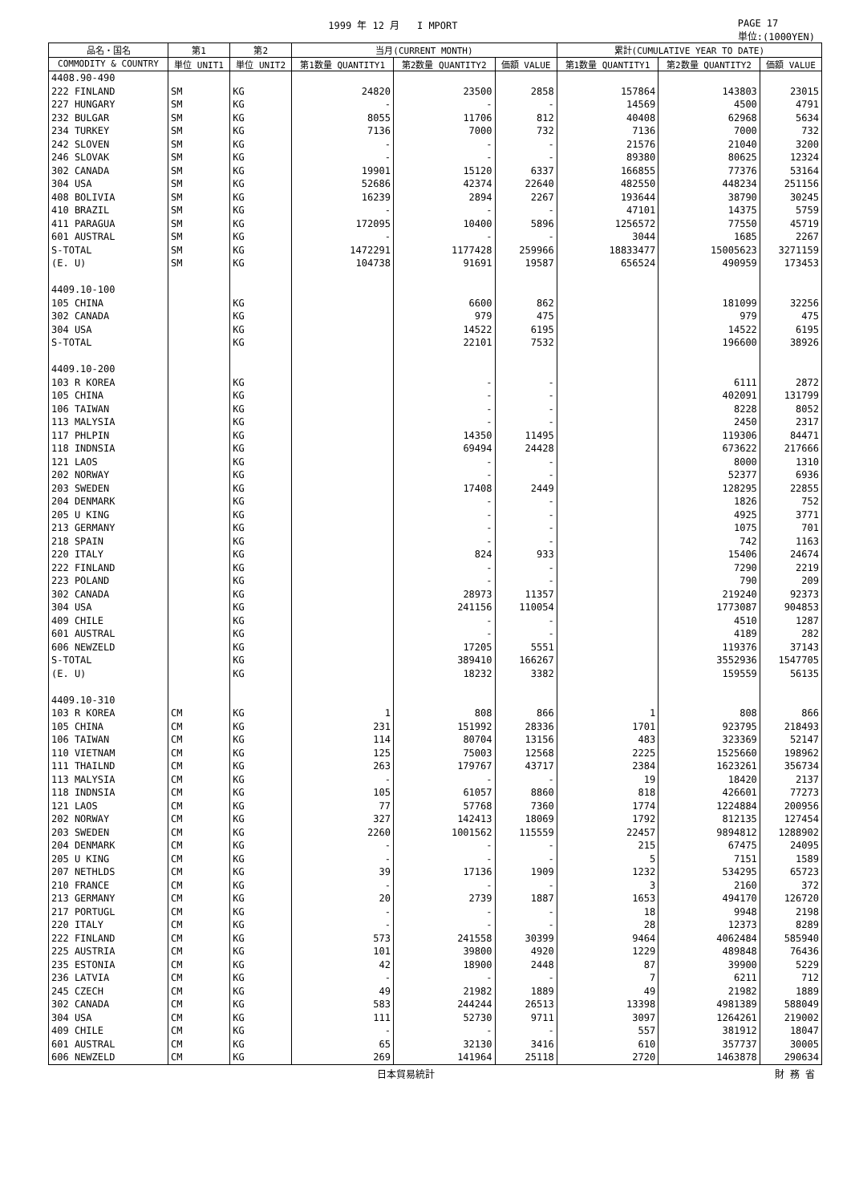1999 年 12 月 I MPORT PAGE 17
単位:(1000YEN)
| 品名・国名 | 第1 | 第2 | 当月(CURRENT MONTH) | | | 累計(CUMULATIVE YEAR TO DATE) | | |
| --- | --- | --- | --- | --- | --- | --- | --- | --- |
| COMMODITY & COUNTRY | 単位 UNIT1 | 単位 UNIT2 | 第1数量 QUANTITY1 | 第2数量 QUANTITY2 | 価額 VALUE | 第1数量 QUANTITY1 | 第2数量 QUANTITY2 | 価額 VALUE |
| 4408.90-490 | | | | | | | | |
| 222 FINLAND | SM | KG | 24820 | 23500 | 2858 | 157864 | 143803 | 23015 |
| 227 HUNGARY | SM | KG | - | - | - | 14569 | 4500 | 4791 |
| 232 BULGAR | SM | KG | 8055 | 11706 | 812 | 40408 | 62968 | 5634 |
| 234 TURKEY | SM | KG | 7136 | 7000 | 732 | 7136 | 7000 | 732 |
| 242 SLOVEN | SM | KG | - | - | - | 21576 | 21040 | 3200 |
| 246 SLOVAK | SM | KG | - | - | - | 89380 | 80625 | 12324 |
| 302 CANADA | SM | KG | 19901 | 15120 | 6337 | 166855 | 77376 | 53164 |
| 304 USA | SM | KG | 52686 | 42374 | 22640 | 482550 | 448234 | 251156 |
| 408 BOLIVIA | SM | KG | 16239 | 2894 | 2267 | 193644 | 38790 | 30245 |
| 410 BRAZIL | SM | KG | - | - | - | 47101 | 14375 | 5759 |
| 411 PARAGUA | SM | KG | 172095 | 10400 | 5896 | 1256572 | 77550 | 45719 |
| 601 AUSTRAL | SM | KG | - | - | - | 3044 | 1685 | 2267 |
| S-TOTAL | SM | KG | 1472291 | 1177428 | 259966 | 18833477 | 15005623 | 3271159 |
| (E. U) | SM | KG | 104738 | 91691 | 19587 | 656524 | 490959 | 173453 |
| 4409.10-100 | | | | | | | | |
| 105 CHINA | | KG | | 6600 | 862 | | 181099 | 32256 |
| 302 CANADA | | KG | | 979 | 475 | | 979 | 475 |
| 304 USA | | KG | | 14522 | 6195 | | 14522 | 6195 |
| S-TOTAL | | KG | | 22101 | 7532 | | 196600 | 38926 |
| 4409.10-200 | | | | | | | | |
| 103 R KOREA | | KG | | - | - | | 6111 | 2872 |
| 105 CHINA | | KG | | - | - | | 402091 | 131799 |
| 106 TAIWAN | | KG | | - | - | | 8228 | 8052 |
| 113 MALYSIA | | KG | | - | - | | 2450 | 2317 |
| 117 PHLPIN | | KG | | 14350 | 11495 | | 119306 | 84471 |
| 118 INDNSIA | | KG | | 69494 | 24428 | | 673622 | 217666 |
| 121 LAOS | | KG | | - | - | | 8000 | 1310 |
| 202 NORWAY | | KG | | - | - | | 52377 | 6936 |
| 203 SWEDEN | | KG | | 17408 | 2449 | | 128295 | 22855 |
| 204 DENMARK | | KG | | - | - | | 1826 | 752 |
| 205 U KING | | KG | | - | - | | 4925 | 3771 |
| 213 GERMANY | | KG | | - | - | | 1075 | 701 |
| 218 SPAIN | | KG | | - | - | | 742 | 1163 |
| 220 ITALY | | KG | | 824 | 933 | | 15406 | 24674 |
| 222 FINLAND | | KG | | - | - | | 7290 | 2219 |
| 223 POLAND | | KG | | - | - | | 790 | 209 |
| 302 CANADA | | KG | | 28973 | 11357 | | 219240 | 92373 |
| 304 USA | | KG | | 241156 | 110054 | | 1773087 | 904853 |
| 409 CHILE | | KG | | - | - | | 4510 | 1287 |
| 601 AUSTRAL | | KG | | - | - | | 4189 | 282 |
| 606 NEWZELD | | KG | | 17205 | 5551 | | 119376 | 37143 |
| S-TOTAL | | KG | | 389410 | 166267 | | 3552936 | 1547705 |
| (E. U) | | KG | | 18232 | 3382 | | 159559 | 56135 |
| 4409.10-310 | | | | | | | | |
| 103 R KOREA | CM | KG | 1 | 808 | 866 | 1 | 808 | 866 |
| 105 CHINA | CM | KG | 231 | 151992 | 28336 | 1701 | 923795 | 218493 |
| 106 TAIWAN | CM | KG | 114 | 80704 | 13156 | 483 | 323369 | 52147 |
| 110 VIETNAM | CM | KG | 125 | 75003 | 12568 | 2225 | 1525660 | 198962 |
| 111 THAILND | CM | KG | 263 | 179767 | 43717 | 2384 | 1623261 | 356734 |
| 113 MALYSIA | CM | KG | - | - | - | 19 | 18420 | 2137 |
| 118 INDNSIA | CM | KG | 105 | 61057 | 8860 | 818 | 426601 | 77273 |
| 121 LAOS | CM | KG | 77 | 57768 | 7360 | 1774 | 1224884 | 200956 |
| 202 NORWAY | CM | KG | 327 | 142413 | 18069 | 1792 | 812135 | 127454 |
| 203 SWEDEN | CM | KG | 2260 | 1001562 | 115559 | 22457 | 9894812 | 1288902 |
| 204 DENMARK | CM | KG | - | - | - | 215 | 67475 | 24095 |
| 205 U KING | CM | KG | - | - | - | 5 | 7151 | 1589 |
| 207 NETHLDS | CM | KG | 39 | 17136 | 1909 | 1232 | 534295 | 65723 |
| 210 FRANCE | CM | KG | - | - | - | 3 | 2160 | 372 |
| 213 GERMANY | CM | KG | 20 | 2739 | 1887 | 1653 | 494170 | 126720 |
| 217 PORTUGL | CM | KG | - | - | - | 18 | 9948 | 2198 |
| 220 ITALY | CM | KG | - | - | - | 28 | 12373 | 8289 |
| 222 FINLAND | CM | KG | 573 | 241558 | 30399 | 9464 | 4062484 | 585940 |
| 225 AUSTRIA | CM | KG | 101 | 39800 | 4920 | 1229 | 489848 | 76436 |
| 235 ESTONIA | CM | KG | 42 | 18900 | 2448 | 87 | 39900 | 5229 |
| 236 LATVIA | CM | KG | - | - | - | 7 | 6211 | 712 |
| 245 CZECH | CM | KG | 49 | 21982 | 1889 | 49 | 21982 | 1889 |
| 302 CANADA | CM | KG | 583 | 244244 | 26513 | 13398 | 4981389 | 588049 |
| 304 USA | CM | KG | 111 | 52730 | 9711 | 3097 | 1264261 | 219002 |
| 409 CHILE | CM | KG | - | - | - | 557 | 381912 | 18047 |
| 601 AUSTRAL | CM | KG | 65 | 32130 | 3416 | 610 | 357737 | 30005 |
| 606 NEWZELD | CM | KG | 269 | 141964 | 25118 | 2720 | 1463878 | 290634 |
日本貿易統計 財 務 省